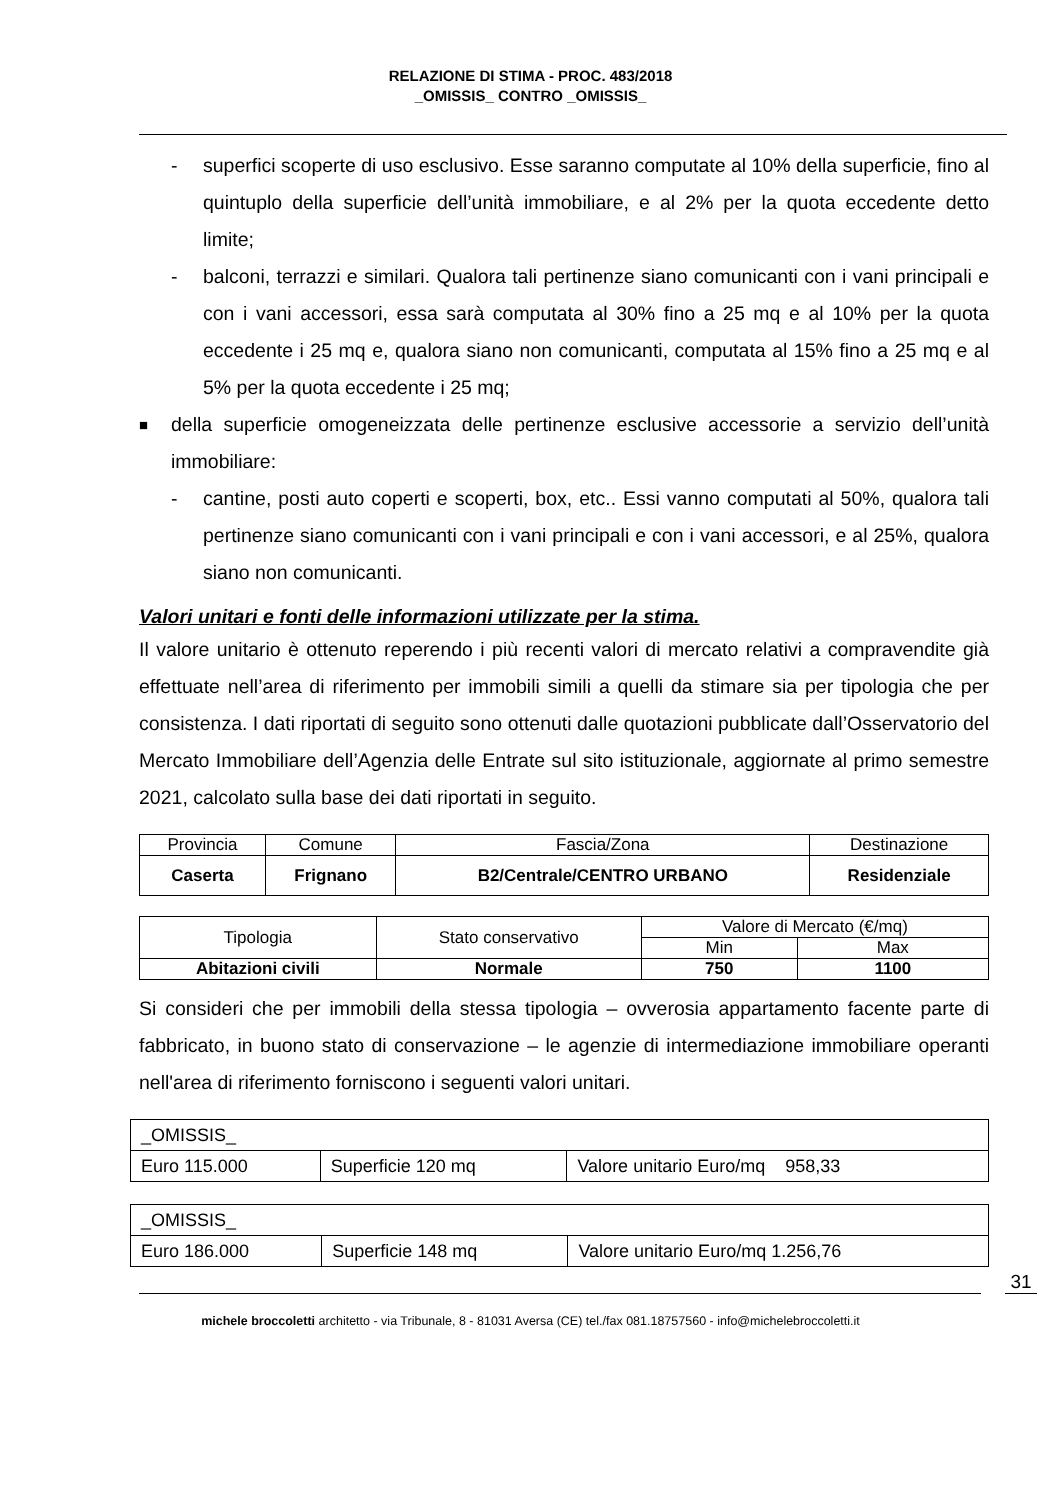RELAZIONE DI STIMA - PROC. 483/2018
_OMISSIS_ CONTRO _OMISSIS_
- superfici scoperte di uso esclusivo. Esse saranno computate al 10% della superficie, fino al quintuplo della superficie dell’unità immobiliare, e al 2% per la quota eccedente detto limite;
- balconi, terrazzi e similari. Qualora tali pertinenze siano comunicanti con i vani principali e con i vani accessori, essa sarà computata al 30% fino a 25 mq e al 10% per la quota eccedente i 25 mq e, qualora siano non comunicanti, computata al 15% fino a 25 mq e al 5% per la quota eccedente i 25 mq;
■ della superficie omogeneizzata delle pertinenze esclusive accessorie a servizio dell’unità immobiliare:
- cantine, posti auto coperti e scoperti, box, etc.. Essi vanno computati al 50%, qualora tali pertinenze siano comunicanti con i vani principali e con i vani accessori, e al 25%, qualora siano non comunicanti.
Valori unitari e fonti delle informazioni utilizzate per la stima.
Il valore unitario è ottenuto reperendo i più recenti valori di mercato relativi a compravendite già effettuate nell’area di riferimento per immobili simili a quelli da stimare sia per tipologia che per consistenza. I dati riportati di seguito sono ottenuti dalle quotazioni pubblicate dall’Osservatorio del Mercato Immobiliare dell’Agenzia delle Entrate sul sito istituzionale, aggiornate al primo semestre 2021, calcolato sulla base dei dati riportati in seguito.
| Provincia | Comune | Fascia/Zona | Destinazione |
| Caserta | Frignano | B2/Centrale/CENTRO URBANO | Residenziale |
| Tipologia | Stato conservativo | Valore di Mercato (€/mq) | |
| | | Min | Max |
| Abitazioni civili | Normale | 750 | 1100 |
Si consideri che per immobili della stessa tipologia – ovverosia appartamento facente parte di fabbricato, in buono stato di conservazione – le agenzie di intermediazione immobiliare operanti nell'area di riferimento forniscono i seguenti valori unitari.
| _OMISSIS_ | | |
| Euro 115.000 | Superficie 120 mq | Valore unitario Euro/mq 958,33 |
| _OMISSIS_ | | |
| Euro 186.000 | Superficie 148 mq | Valore unitario Euro/mq 1.256,76 |
31
michele broccoletti architetto - via Tribunale, 8 - 81031 Aversa (CE) tel./fax 081.18757560 - info@michelebroccoletti.it